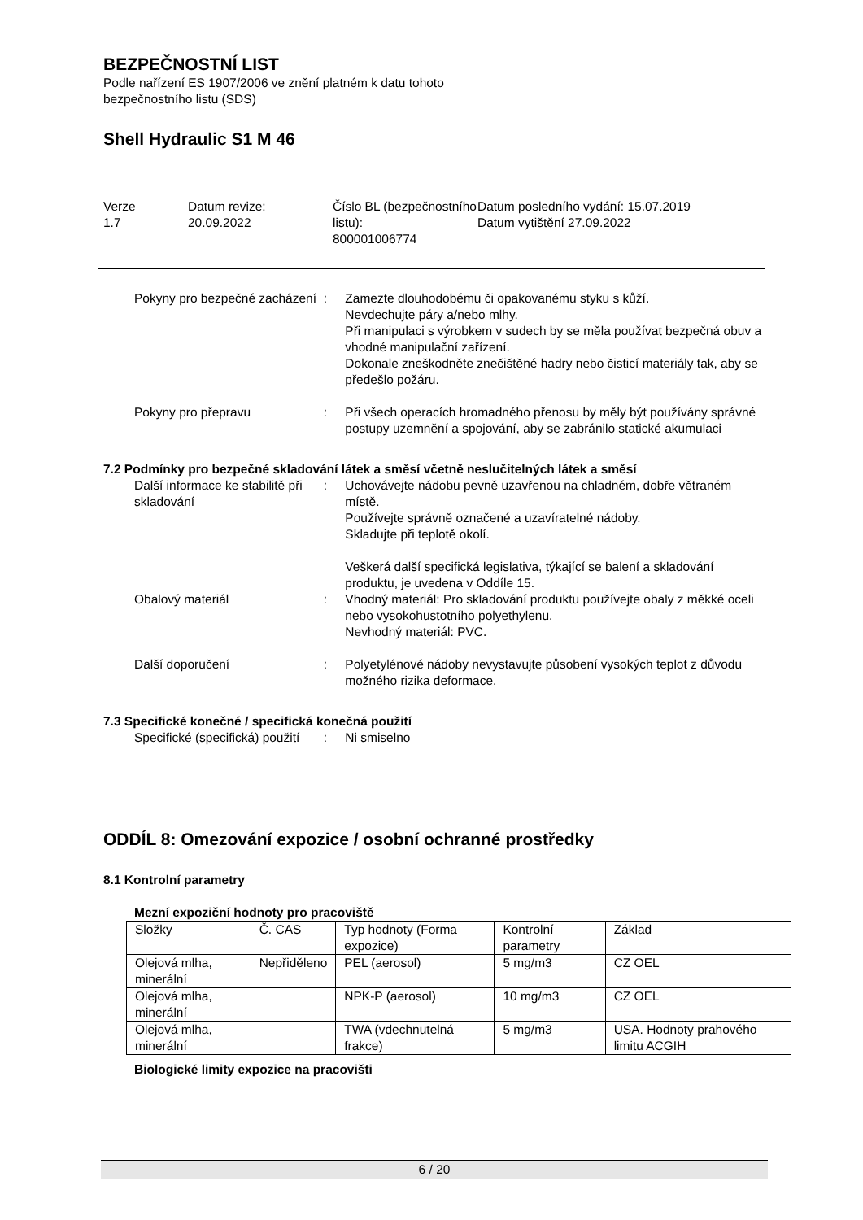BEZPEČNOSTNÍ LIST
Podle nařízení ES 1907/2006 ve znění platném k datu tohoto
bezpečnostního listu (SDS)
Shell Hydraulic S1 M 46
Verze
1.7
Datum revize:
20.09.2022
Číslo BL (bezpečnostního listu):
800001006774
Datum posledního vydání: 15.07.2019
Datum vytištění 27.09.2022
Pokyny pro bezpečné zacházení
: Zamezte dlouhodobému či opakovanému styku s kůží.
Nevdechujte páry a/nebo mlhy.
Při manipulaci s výrobkem v sudech by se měla používat bezpečná obuv a vhodné manipulační zařízení.
Dokonale zneškodněte znečištěné hadry nebo čisticí materiály tak, aby se předešlo požáru.
Pokyny pro přepravu : Při všech operacích hromadného přenosu by měly být používány správné postupy uzemnění a spojování, aby se zabránilo statické akumulaci
7.2 Podmínky pro bezpečné skladování látek a směsí včetně neslučitelných látek a směsí
Další informace ke stabilitě při skladování
: Uchovávejte nádobu pevně uzavřenou na chladném, dobře větraném místě.
Používejte správně označené a uzavíratelné nádoby.
Skladujte při teplotě okolí.
Veškerá další specifická legislativa, týkající se balení a skladování produktu, je uvedena v Oddíle 15.
Obalový materiál : Vhodný materiál: Pro skladování produktu používejte obaly z měkké oceli nebo vysokohustotního polyethylenu.
Nevhodný materiál: PVC.
Další doporučení : Polyetylénové nádoby nevystavujte působení vysokých teplot z důvodu možného rizika deformace.
7.3 Specifické konečné / specifická konečná použití
Specifické (specifická) použití
: Ni smiselno
ODDÍL 8: Omezování expozice / osobní ochranné prostředky
8.1 Kontrolní parametry
Mezní expoziční hodnoty pro pracoviště
| Složky | Č. CAS | Typ hodnoty (Forma expozice) | Kontrolní parametry | Základ |
| --- | --- | --- | --- | --- |
| Olejová mlha, minerální | Nepřiděleno | PEL (aerosol) | 5 mg/m3 | CZ OEL |
| Olejová mlha, minerální | | NPK-P (aerosol) | 10 mg/m3 | CZ OEL |
| Olejová mlha, minerální | | TWA (vdechnutelná frakce) | 5 mg/m3 | USA. Hodnoty prahového limitu ACGIH |
Biologické limity expozice na pracovišti
6 / 20